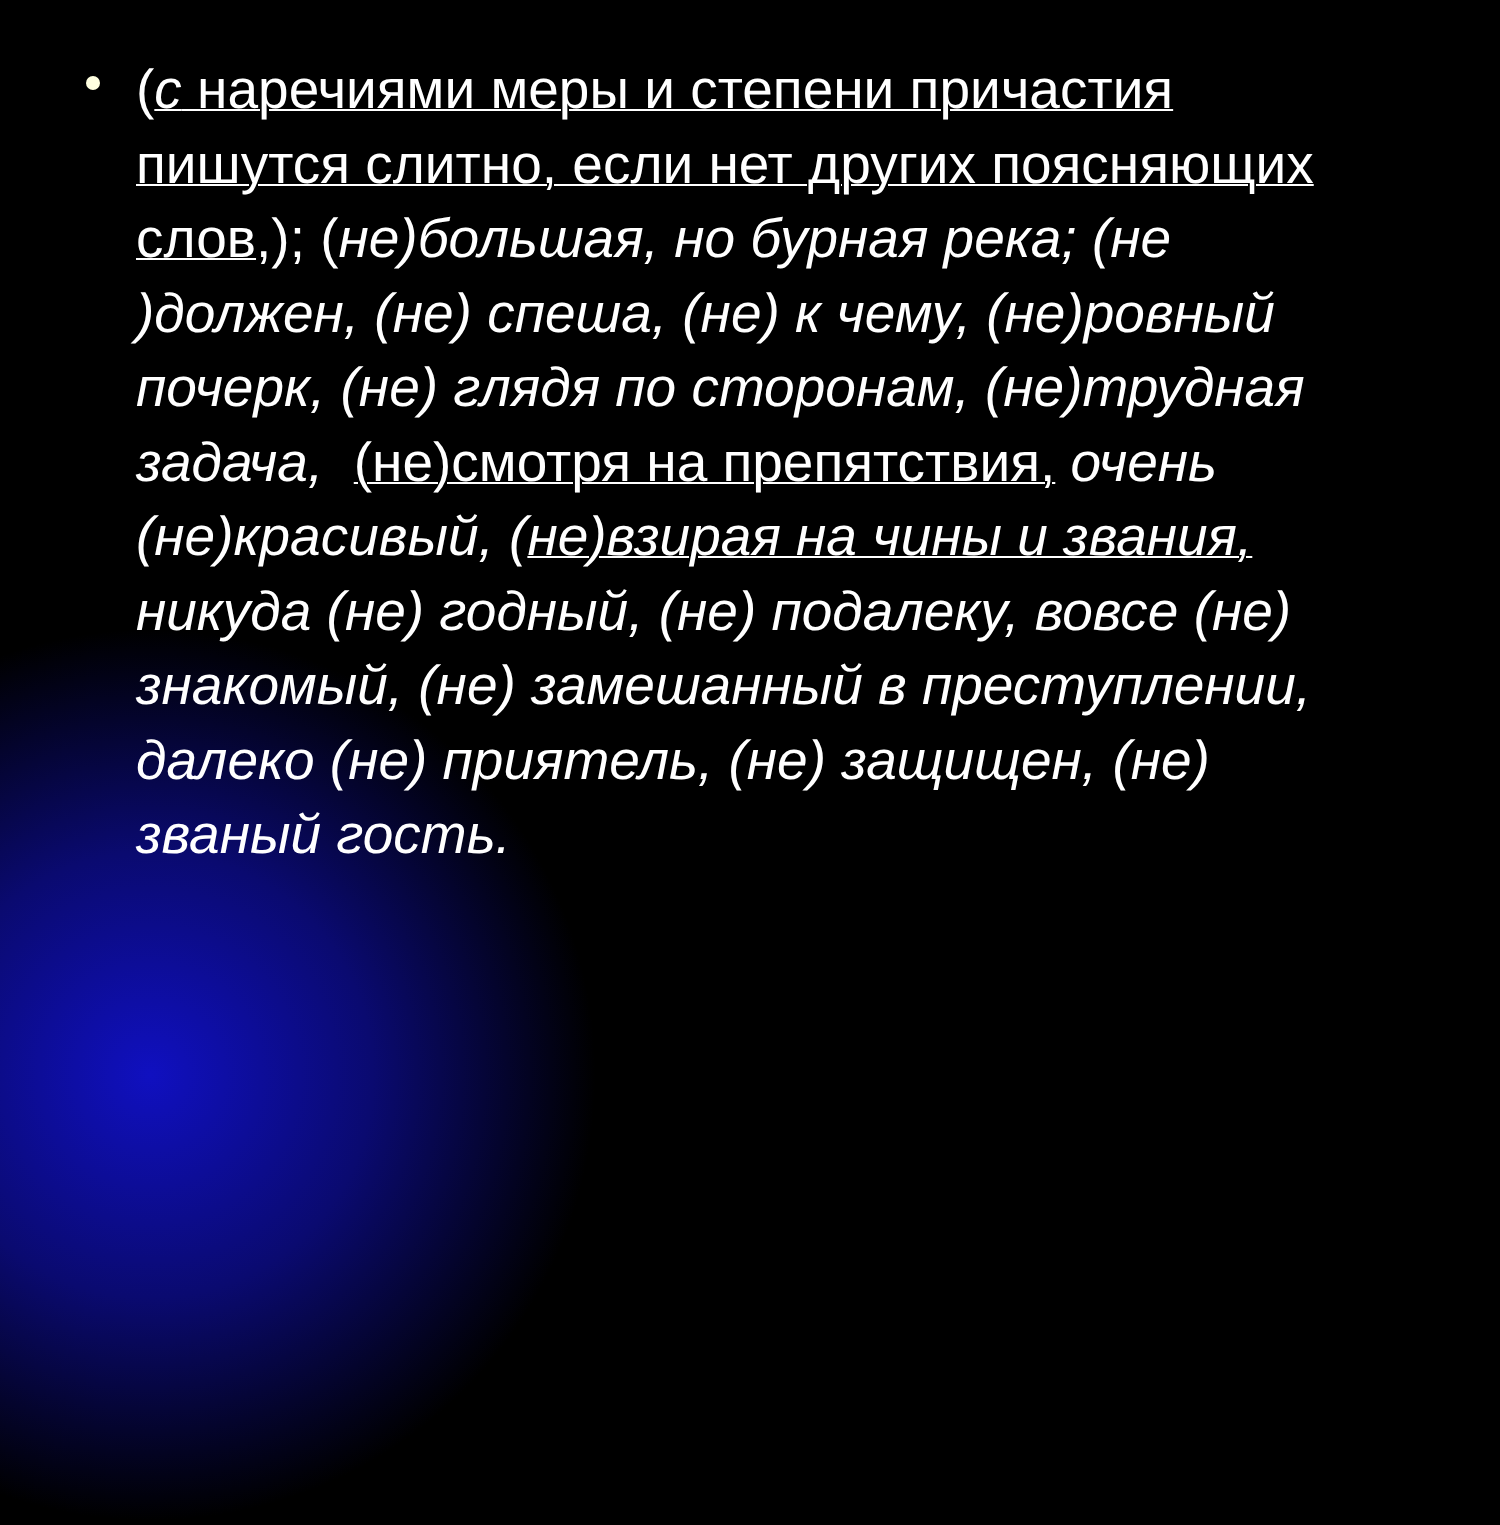(с наречиями меры и степени причастия пишутся слитно, если нет других поясняющих слов,); (не)большая, но бурная река; (не )должен, (не) спеша, (не) к чему, (не)ровный почерк, (не) глядя по сторонам, (не)трудная задача, (не)смотря на препятствия, очень (не)красивый, (не)взирая на чины и звания, никуда (не) годный, (не) подалеку, вовсе (не) знакомый, (не) замешанный в преступлении, далеко (не) приятель, (не) защищен, (не) званый гость.